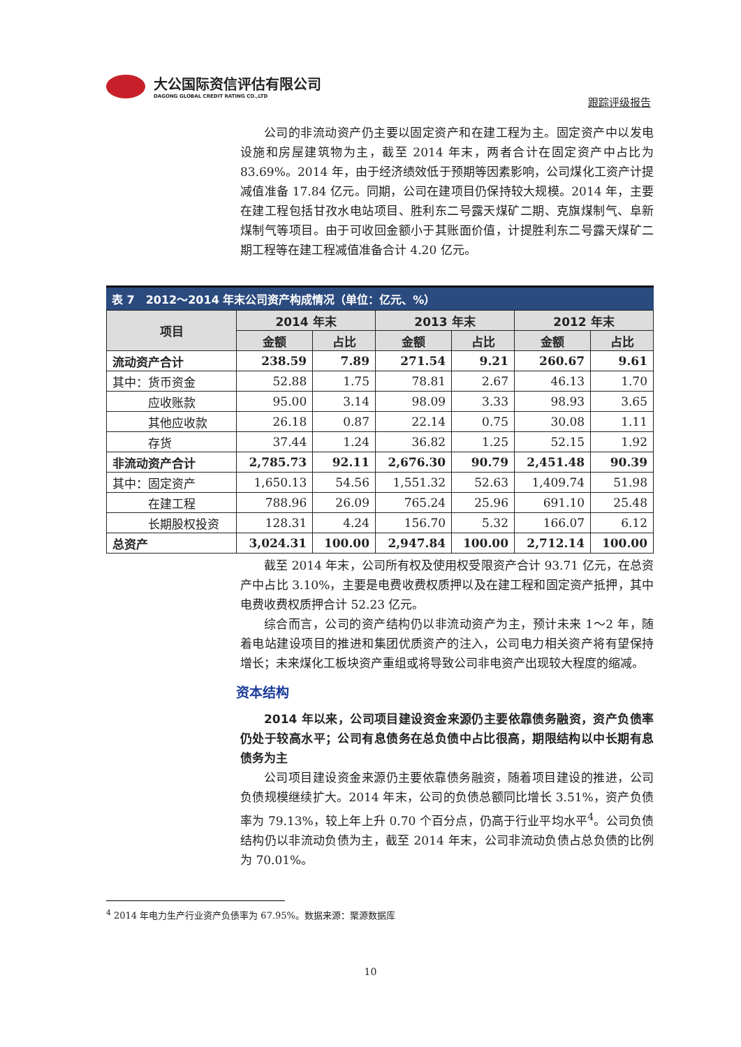大公国际资信评估有限公司
DAGONG GLOBAL CREDIT RATING CO.,LTD
跟踪评级报告
公司的非流动资产仍主要以固定资产和在建工程为主。固定资产中以发电设施和房屋建筑物为主，截至 2014 年末，两者合计在固定资产中占比为 83.69%。2014 年，由于经济绩效低于预期等因素影响，公司煤化工资产计提减值准备 17.84 亿元。同期，公司在建项目仍保持较大规模。2014 年，主要在建工程包括甘孜水电站项目、胜利东二号露天煤矿二期、克旗煤制气、阜新煤制气等项目。由于可收回金额小于其账面价值，计提胜利东二号露天煤矿二期工程等在建工程减值准备合计 4.20 亿元。
表 7　2012～2014 年末公司资产构成情况（单位：亿元、%）
| 项目 | 2014 年末 | | 2013 年末 | | 2012 年末 | |
| --- | --- | --- | --- | --- | --- | --- |
| | 金额 | 占比 | 金额 | 占比 | 金额 | 占比 |
| 流动资产合计 | 238.59 | 7.89 | 271.54 | 9.21 | 260.67 | 9.61 |
| 其中：货币资金 | 52.88 | 1.75 | 78.81 | 2.67 | 46.13 | 1.70 |
| 应收账款 | 95.00 | 3.14 | 98.09 | 3.33 | 98.93 | 3.65 |
| 其他应收款 | 26.18 | 0.87 | 22.14 | 0.75 | 30.08 | 1.11 |
| 存货 | 37.44 | 1.24 | 36.82 | 1.25 | 52.15 | 1.92 |
| 非流动资产合计 | 2,785.73 | 92.11 | 2,676.30 | 90.79 | 2,451.48 | 90.39 |
| 其中：固定资产 | 1,650.13 | 54.56 | 1,551.32 | 52.63 | 1,409.74 | 51.98 |
| 在建工程 | 788.96 | 26.09 | 765.24 | 25.96 | 691.10 | 25.48 |
| 长期股权投资 | 128.31 | 4.24 | 156.70 | 5.32 | 166.07 | 6.12 |
| 总资产 | 3,024.31 | 100.00 | 2,947.84 | 100.00 | 2,712.14 | 100.00 |
截至 2014 年末，公司所有权及使用权受限资产合计 93.71 亿元，在总资产中占比 3.10%，主要是电费收费权质押以及在建工程和固定资产抵押，其中电费收费权质押合计 52.23 亿元。
综合而言，公司的资产结构仍以非流动资产为主，预计未来 1～2 年，随着电站建设项目的推进和集团优质资产的注入，公司电力相关资产将有望保持增长；未来煤化工板块资产重组或将导致公司非电资产出现较大程度的缩减。
资本结构
2014 年以来，公司项目建设资金来源仍主要依靠债务融资，资产负债率仍处于较高水平；公司有息债务在总负债中占比很高，期限结构以中长期有息债务为主
公司项目建设资金来源仍主要依靠债务融资，随着项目建设的推进，公司负债规模继续扩大。2014 年末，公司的负债总额同比增长 3.51%，资产负债率为 79.13%，较上年上升 0.70 个百分点，仍高于行业平均水平<sup>4</sup>。公司负债结构仍以非流动负债为主，截至 2014 年末，公司非流动负债占总负债的比例为 70.01%。
<sup>4</sup> 2014 年电力生产行业资产负债率为 67.95%。数据来源：聚源数据库
10